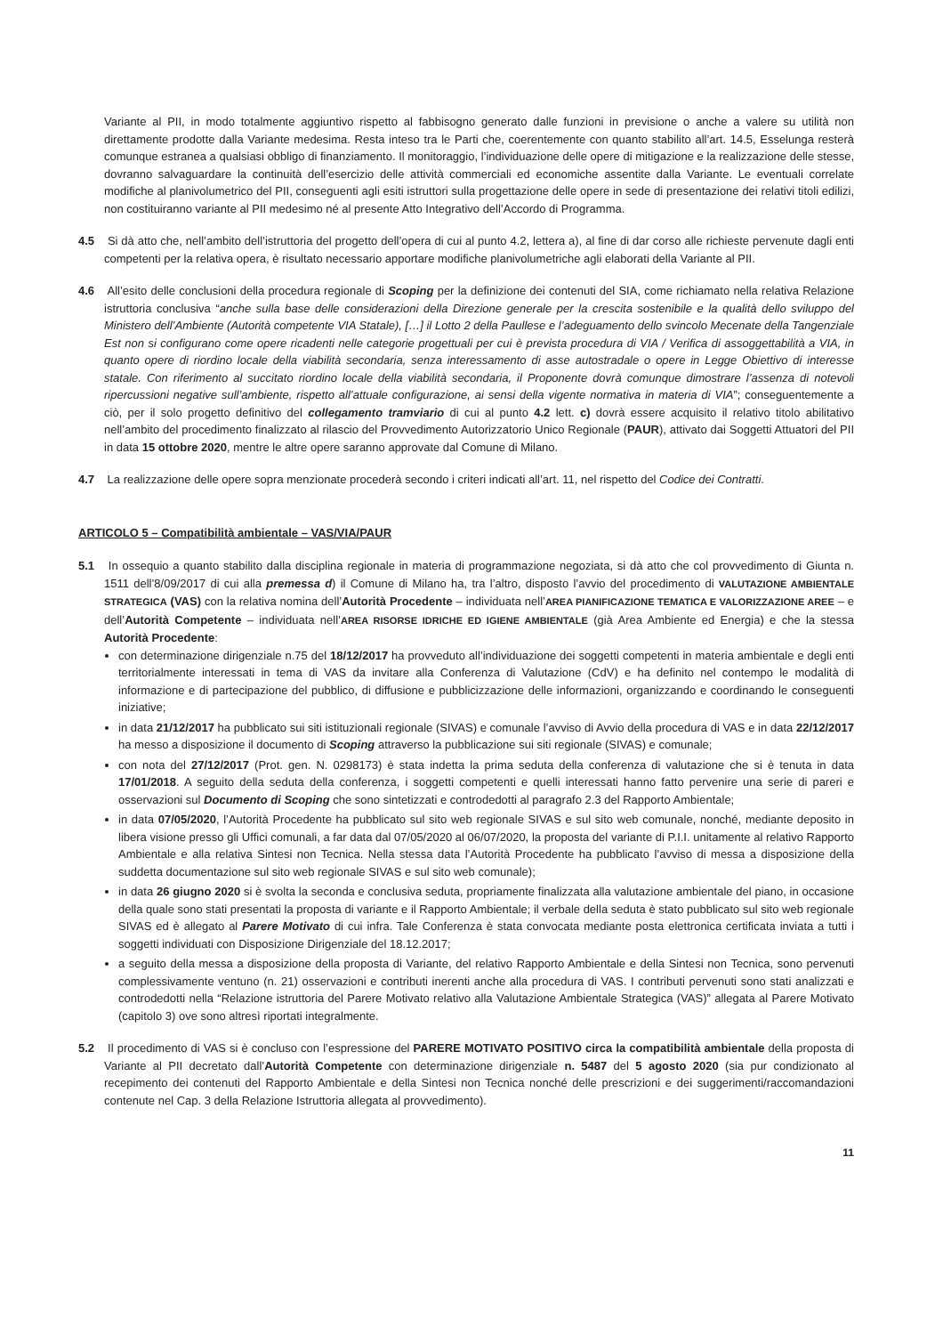Variante al PII, in modo totalmente aggiuntivo rispetto al fabbisogno generato dalle funzioni in previsione o anche a valere su utilità non direttamente prodotte dalla Variante medesima. Resta inteso tra le Parti che, coerentemente con quanto stabilito all’art. 14.5, Esselunga resterà comunque estranea a qualsiasi obbligo di finanziamento. Il monitoraggio, l’individuazione delle opere di mitigazione e la realizzazione delle stesse, dovranno salvaguardare la continuità dell’esercizio delle attività commerciali ed economiche assentite dalla Variante. Le eventuali correlate modifiche al planivolumetrico del PII, conseguenti agli esiti istruttori sulla progettazione delle opere in sede di presentazione dei relativi titoli edilizi, non costituiranno variante al PII medesimo né al presente Atto Integrativo dell’Accordo di Programma.
4.5 Si dà atto che, nell’ambito dell’istruttoria del progetto dell’opera di cui al punto 4.2, lettera a), al fine di dar corso alle richieste pervenute dagli enti competenti per la relativa opera, è risultato necessario apportare modifiche planivolumetriche agli elaborati della Variante al PII.
4.6 All’esito delle conclusioni della procedura regionale di Scoping per la definizione dei contenuti del SIA, come richiamato nella relativa Relazione istruttoria conclusiva “anche sulla base delle considerazioni della Direzione generale per la crescita sostenibile e la qualità dello sviluppo del Ministero dell’Ambiente (Autorità competente VIA Statale), […] il Lotto 2 della Paullese e l’adeguamento dello svincolo Mecenate della Tangenziale Est non si configurano come opere ricadenti nelle categorie progettuali per cui è prevista procedura di VIA / Verifica di assoggettabilità a VIA, in quanto opere di riordino locale della viabilità secondaria, senza interessamento di asse autostradale o opere in Legge Obiettivo di interesse statale. Con riferimento al succitato riordino locale della viabilità secondaria, il Proponente dovrà comunque dimostrare l’assenza di notevoli ripercussioni negative sull’ambiente, rispetto all’attuale configurazione, ai sensi della vigente normativa in materia di VIA”; conseguentemente a ciò, per il solo progetto definitivo del collegamento tramviario di cui al punto 4.2 lett. c) dovrà essere acquisito il relativo titolo abilitativo nell’ambito del procedimento finalizzato al rilascio del Provvedimento Autorizzatorio Unico Regionale (PAUR), attivato dai Soggetti Attuatori del PII in data 15 ottobre 2020, mentre le altre opere saranno approvate dal Comune di Milano.
4.7 La realizzazione delle opere sopra menzionate procederà secondo i criteri indicati all’art. 11, nel rispetto del Codice dei Contratti.
ARTICOLO 5 – Compatibilità ambientale – VAS/VIA/PAUR
5.1 In ossequio a quanto stabilito dalla disciplina regionale in materia di programmazione negoziata, si dà atto che col provvedimento di Giunta n. 1511 dell’8/09/2017 di cui alla premessa d) il Comune di Milano ha, tra l’altro, disposto l’avvio del procedimento di VALUTAZIONE AMBIENTALE STRATEGICA (VAS) con la relativa nomina dell’Autorità Procedente – individuata nell’AREA PIANIFICAZIONE TEMATICA E VALORIZZAZIONE AREE – e dell’Autorità Competente – individuata nell’AREA RISORSE IDRICHE ED IGIENE AMBIENTALE (già Area Ambiente ed Energia) e che la stessa Autorità Procedente:
con determinazione dirigenziale n.75 del 18/12/2017 ha provveduto all’individuazione dei soggetti competenti in materia ambientale e degli enti territorialmente interessati in tema di VAS da invitare alla Conferenza di Valutazione (CdV) e ha definito nel contempo le modalità di informazione e di partecipazione del pubblico, di diffusione e pubblicizzazione delle informazioni, organizzando e coordinando le conseguenti iniziative;
in data 21/12/2017 ha pubblicato sui siti istituzionali regionale (SIVAS) e comunale l’avviso di Avvio della procedura di VAS e in data 22/12/2017 ha messo a disposizione il documento di Scoping attraverso la pubblicazione sui siti regionale (SIVAS) e comunale;
con nota del 27/12/2017 (Prot. gen. N. 0298173) è stata indetta la prima seduta della conferenza di valutazione che si è tenuta in data 17/01/2018. A seguito della seduta della conferenza, i soggetti competenti e quelli interessati hanno fatto pervenire una serie di pareri e osservazioni sul Documento di Scoping che sono sintetizzati e controdedotti al paragrafo 2.3 del Rapporto Ambientale;
in data 07/05/2020, l’Autorità Procedente ha pubblicato sul sito web regionale SIVAS e sul sito web comunale, nonché, mediante deposito in libera visione presso gli Uffici comunali, a far data dal 07/05/2020 al 06/07/2020, la proposta del variante di P.I.I. unitamente al relativo Rapporto Ambientale e alla relativa Sintesi non Tecnica. Nella stessa data l’Autorità Procedente ha pubblicato l’avviso di messa a disposizione della suddetta documentazione sul sito web regionale SIVAS e sul sito web comunale);
in data 26 giugno 2020 si è svolta la seconda e conclusiva seduta, propriamente finalizzata alla valutazione ambientale del piano, in occasione della quale sono stati presentati la proposta di variante e il Rapporto Ambientale; il verbale della seduta è stato pubblicato sul sito web regionale SIVAS ed è allegato al Parere Motivato di cui infra. Tale Conferenza è stata convocata mediante posta elettronica certificata inviata a tutti i soggetti individuati con Disposizione Dirigenziale del 18.12.2017;
a seguito della messa a disposizione della proposta di Variante, del relativo Rapporto Ambientale e della Sintesi non Tecnica, sono pervenuti complessivamente ventuno (n. 21) osservazioni e contributi inerenti anche alla procedura di VAS. I contributi pervenuti sono stati analizzati e controdedotti nella “Relazione istruttoria del Parere Motivato relativo alla Valutazione Ambientale Strategica (VAS)” allegata al Parere Motivato (capitolo 3) ove sono altresì riportati integralmente.
5.2 Il procedimento di VAS si è concluso con l’espressione del PARERE MOTIVATO POSITIVO circa la compatibilità ambientale della proposta di Variante al PII decretato dall’Autorità Competente con determinazione dirigenziale n. 5487 del 5 agosto 2020 (sia pur condizionato al recepimento dei contenuti del Rapporto Ambientale e della Sintesi non Tecnica nonché delle prescrizioni e dei suggerimenti/raccomandazioni contenute nel Cap. 3 della Relazione Istruttoria allegata al provvedimento).
11